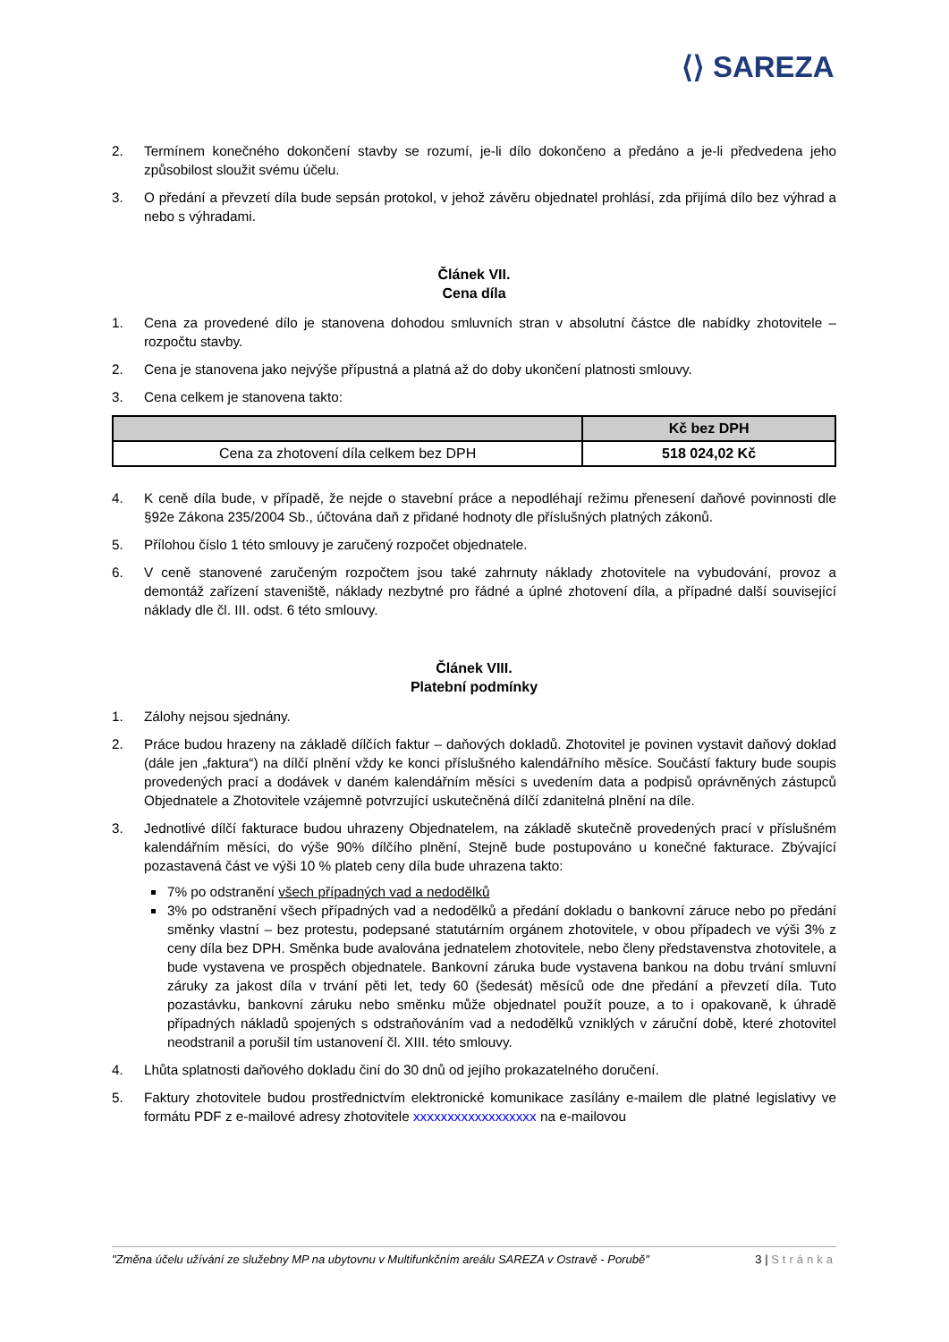⟨⟩ SAREZA
2. Termínem konečného dokončení stavby se rozumí, je-li dílo dokončeno a předáno a je-li předvedena jeho způsobilost sloužit svému účelu.
3. O předání a převzetí díla bude sepsán protokol, v jehož závěru objednatel prohlásí, zda přijímá dílo bez výhrad a nebo s výhradami.
Článek VII.
Cena díla
1. Cena za provedené dílo je stanovena dohodou smluvních stran v absolutní částce dle nabídky zhotovitele – rozpočtu stavby.
2. Cena je stanovena jako nejvýše přípustná a platná až do doby ukončení platnosti smlouvy.
3. Cena celkem je stanovena takto:
| | Kč bez DPH |
| --- | --- |
| Cena za zhotovení díla celkem bez DPH | 518 024,02 Kč |
4. K ceně díla bude, v případě, že nejde o stavební práce a nepodléhají režimu přenesení daňové povinnosti dle §92e Zákona 235/2004 Sb., účtována daň z přidané hodnoty dle příslušných platných zákonů.
5. Přílohou číslo 1 této smlouvy je zaručený rozpočet objednatele.
6. V ceně stanovené zaručeným rozpočtem jsou také zahrnuty náklady zhotovitele na vybudování, provoz a demontáž zařízení staveniště, náklady nezbytné pro řádné a úplné zhotovení díla, a případné další související náklady dle čl. III. odst. 6 této smlouvy.
Článek VIII.
Platební podmínky
1. Zálohy nejsou sjednány.
2. Práce budou hrazeny na základě dílčích faktur – daňových dokladů. Zhotovitel je povinen vystavit daňový doklad (dále jen „faktura“) na dílčí plnění vždy ke konci příslušného kalendářního měsíce. Součástí faktury bude soupis provedených prací a dodávek v daném kalendářním měsíci s uvedením data a podpisů oprávněných zástupců Objednatele a Zhotovitele vzájemně potvrzující uskutečněná dílčí zdanitelná plnění na díle.
3. Jednotlivé dílčí fakturace budou uhrazeny Objednatelem, na základě skutečně provedených prací v příslušném kalendářním měsíci, do výše 90% dílčího plnění, Stejně bude postupováno u konečné fakturace. Zbývající pozastavená část ve výši 10 % plateb ceny díla bude uhrazena takto:
7% po odstranění všech případných vad a nedodělků
3% po odstranění všech případných vad a nedodělků a předání dokladu o bankovní záruce nebo po předání směnky vlastní – bez protestu, podepsané statutárním orgánem zhotovitele, v obou případech ve výši 3% z ceny díla bez DPH. Směnka bude avalována jednatelem zhotovitele, nebo členy představenstva zhotovitele, a bude vystavena ve prospěch objednatele. Bankovní záruka bude vystavena bankou na dobu trvání smluvní záruky za jakost díla v trvání pěti let, tedy 60 (šedesát) měsíců ode dne předání a převzetí díla. Tuto pozastávku, bankovní záruku nebo směnku může objednatel použít pouze, a to i opakovaně, k úhradě případných nákladů spojených s odstraňováním vad a nedodělků vzniklých v záruční době, které zhotovitel neodstranil a porušil tím ustanovení čl. XIII. této smlouvy.
4. Lhůta splatnosti daňového dokladu činí do 30 dnů od jejího prokazatelného doručení.
5. Faktury zhotovitele budou prostřednictvím elektronické komunikace zasílány e-mailem dle platné legislativy ve formátu PDF z e-mailové adresy zhotovitele xxxxxxxxxxxxxxxxxx na e-mailovou
"Změna účelu užívání ze služebny MP na ubytovnu v Multifunkčním areálu SAREZA v Ostravě - Porubě" 3 | Stránka